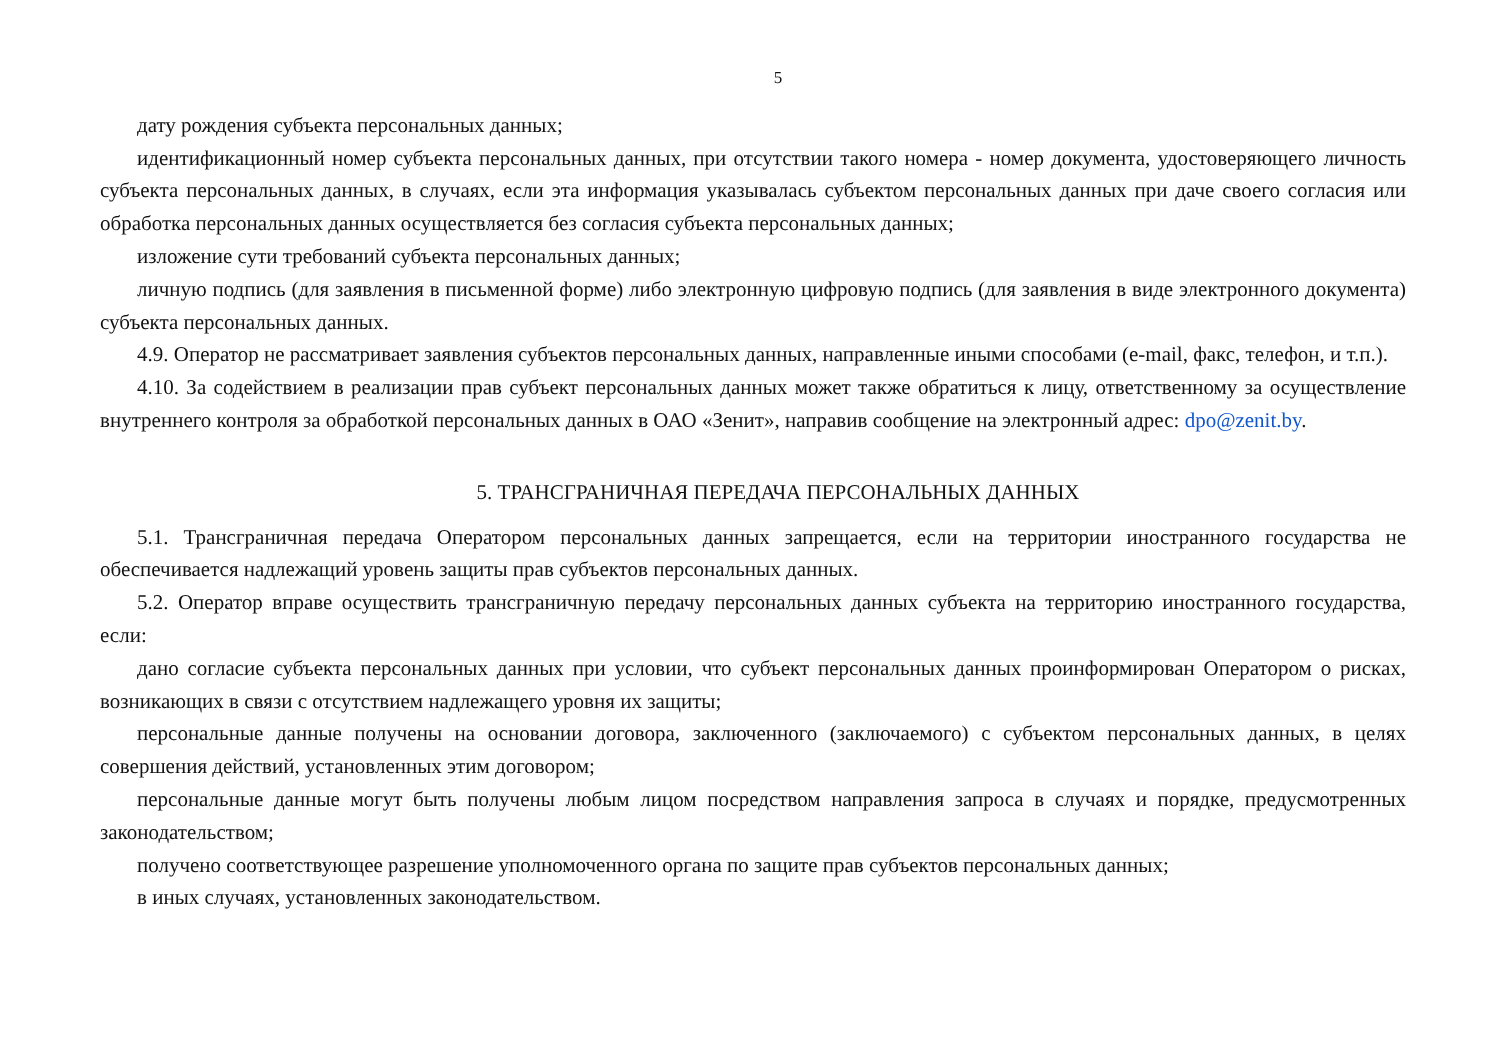5
дату рождения субъекта персональных данных;
идентификационный номер субъекта персональных данных, при отсутствии такого номера - номер документа, удостоверяющего личность субъекта персональных данных, в случаях, если эта информация указывалась субъектом персональных данных при даче своего согласия или обработка персональных данных осуществляется без согласия субъекта персональных данных;
изложение сути требований субъекта персональных данных;
личную подпись (для заявления в письменной форме) либо электронную цифровую подпись (для заявления в виде электронного документа) субъекта персональных данных.
4.9. Оператор не рассматривает заявления субъектов персональных данных, направленные иными способами (e-mail, факс, телефон, и т.п.).
4.10. За содействием в реализации прав субъект персональных данных может также обратиться к лицу, ответственному за осуществление внутреннего контроля за обработкой персональных данных в ОАО «Зенит», направив сообщение на электронный адрес: dpo@zenit.by.
5. ТРАНСГРАНИЧНАЯ ПЕРЕДАЧА ПЕРСОНАЛЬНЫХ ДАННЫХ
5.1. Трансграничная передача Оператором персональных данных запрещается, если на территории иностранного государства не обеспечивается надлежащий уровень защиты прав субъектов персональных данных.
5.2. Оператор вправе осуществить трансграничную передачу персональных данных субъекта на территорию иностранного государства, если:
дано согласие субъекта персональных данных при условии, что субъект персональных данных проинформирован Оператором о рисках, возникающих в связи с отсутствием надлежащего уровня их защиты;
персональные данные получены на основании договора, заключенного (заключаемого) с субъектом персональных данных, в целях совершения действий, установленных этим договором;
персональные данные могут быть получены любым лицом посредством направления запроса в случаях и порядке, предусмотренных законодательством;
получено соответствующее разрешение уполномоченного органа по защите прав субъектов персональных данных;
в иных случаях, установленных законодательством.